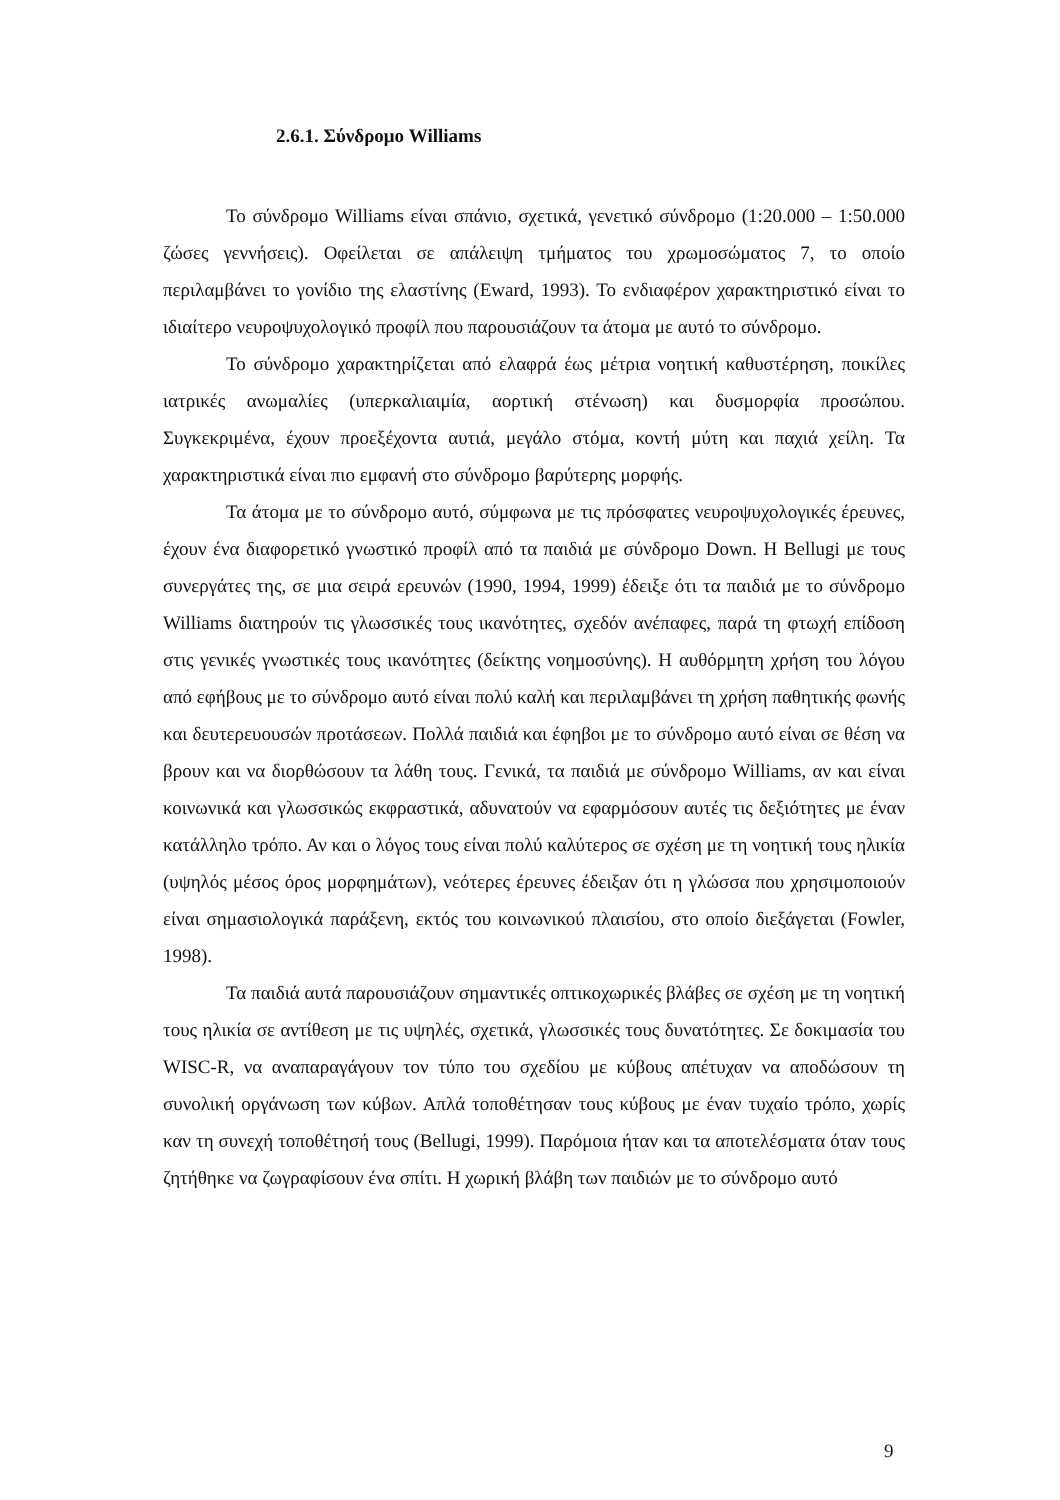2.6.1. Σύνδρομο Williams
Το σύνδρομο Williams είναι σπάνιο, σχετικά, γενετικό σύνδρομο (1:20.000 – 1:50.000 ζώσες γεννήσεις). Οφείλεται σε απάλειψη τμήματος του χρωμοσώματος 7, το οποίο περιλαμβάνει το γονίδιο της ελαστίνης (Eward, 1993). Το ενδιαφέρον χαρακτηριστικό είναι το ιδιαίτερο νευροψυχολογικό προφίλ που παρουσιάζουν τα άτομα με αυτό το σύνδρομο.
Το σύνδρομο χαρακτηρίζεται από ελαφρά έως μέτρια νοητική καθυστέρηση, ποικίλες ιατρικές ανωμαλίες (υπερκαλιαιμία, αορτική στένωση) και δυσμορφία προσώπου. Συγκεκριμένα, έχουν προεξέχοντα αυτιά, μεγάλο στόμα, κοντή μύτη και παχιά χείλη. Τα χαρακτηριστικά είναι πιο εμφανή στο σύνδρομο βαρύτερης μορφής.
Τα άτομα με το σύνδρομο αυτό, σύμφωνα με τις πρόσφατες νευροψυχολογικές έρευνες, έχουν ένα διαφορετικό γνωστικό προφίλ από τα παιδιά με σύνδρομο Down. Η Bellugi με τους συνεργάτες της, σε μια σειρά ερευνών (1990, 1994, 1999) έδειξε ότι τα παιδιά με το σύνδρομο Williams διατηρούν τις γλωσσικές τους ικανότητες, σχεδόν ανέπαφες, παρά τη φτωχή επίδοση στις γενικές γνωστικές τους ικανότητες (δείκτης νοημοσύνης). Η αυθόρμητη χρήση του λόγου από εφήβους με το σύνδρομο αυτό είναι πολύ καλή και περιλαμβάνει τη χρήση παθητικής φωνής και δευτερευουσών προτάσεων. Πολλά παιδιά και έφηβοι με το σύνδρομο αυτό είναι σε θέση να βρουν και να διορθώσουν τα λάθη τους. Γενικά, τα παιδιά με σύνδρομο Williams, αν και είναι κοινωνικά και γλωσσικώς εκφραστικά, αδυνατούν να εφαρμόσουν αυτές τις δεξιότητες με έναν κατάλληλο τρόπο. Αν και ο λόγος τους είναι πολύ καλύτερος σε σχέση με τη νοητική τους ηλικία (υψηλός μέσος όρος μορφημάτων), νεότερες έρευνες έδειξαν ότι η γλώσσα που χρησιμοποιούν είναι σημασιολογικά παράξενη, εκτός του κοινωνικού πλαισίου, στο οποίο διεξάγεται (Fowler, 1998).
Τα παιδιά αυτά παρουσιάζουν σημαντικές οπτικοχωρικές βλάβες σε σχέση με τη νοητική τους ηλικία σε αντίθεση με τις υψηλές, σχετικά, γλωσσικές τους δυνατότητες. Σε δοκιμασία του WISC-R, να αναπαραγάγουν τον τύπο του σχεδίου με κύβους απέτυχαν να αποδώσουν τη συνολική οργάνωση των κύβων. Απλά τοποθέτησαν τους κύβους με έναν τυχαίο τρόπο, χωρίς καν τη συνεχή τοποθέτησή τους (Bellugi, 1999). Παρόμοια ήταν και τα αποτελέσματα όταν τους ζητήθηκε να ζωγραφίσουν ένα σπίτι. Η χωρική βλάβη των παιδιών με το σύνδρομο αυτό
9